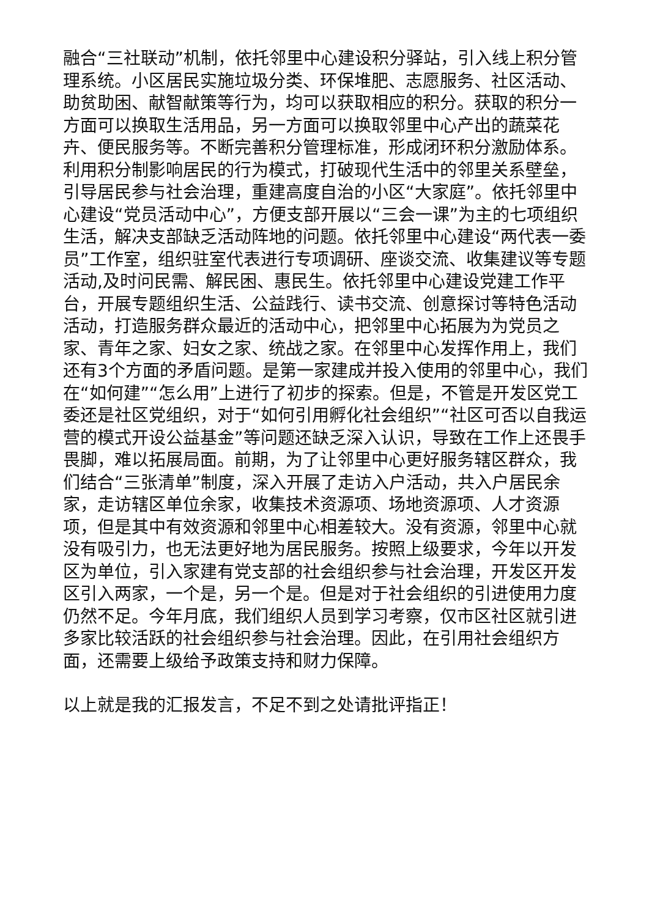融合“三社联动”机制，依托邻里中心建设积分驿站，引入线上积分管理系统。小区居民实施垃圾分类、环保堆肥、志愿服务、社区活动、助贫助困、献智献策等行为，均可以获取相应的积分。获取的积分一方面可以换取生活用品，另一方面可以换取邻里中心产出的蔬菜花卉、便民服务等。不断完善积分管理标准，形成闭环积分激励体系。利用积分制影响居民的行为模式，打破现代生活中的邻里关系壁垒，引导居民参与社会治理，重建高度自治的小区“大家庭”。依托邻里中心建设“党员活动中心”，方便支部开展以“三会一课”为主的七项组织生活，解决支部缺乏活动阵地的问题。依托邻里中心建设“两代表一委员”工作室，组织驻室代表进行专项调研、座谈交流、收集建议等专题活动,及时问民需、解民困、惠民生。依托邻里中心建设党建工作平台，开展专题组织生活、公益践行、读书交流、创意探讨等特色活动活动，打造服务群众最近的活动中心，把邻里中心拓展为为党员之家、青年之家、妇女之家、统战之家。在邻里中心发挥作用上，我们还有3个方面的矛盾问题。是第一家建成并投入使用的邻里中心，我们在“如何建”“怎么用”上进行了初步的探索。但是，不管是开发区党工委还是社区党组织，对于“如何引用孵化社会组织”“社区可否以自我运营的模式开设公益基金”等问题还缺乏深入认识，导致在工作上还畏手畏脚，难以拓展局面。前期，为了让邻里中心更好服务辖区群众，我们结合“三张清单”制度，深入开展了走访入户活动，共入户居民余家，走访辖区单位余家，收集技术资源项、场地资源项、人才资源项，但是其中有效资源和邻里中心相差较大。没有资源，邻里中心就没有吸引力，也无法更好地为居民服务。按照上级要求，今年以开发区为单位，引入家建有党支部的社会组织参与社会治理，开发区开发区引入两家，一个是，另一个是。但是对于社会组织的引进使用力度仍然不足。今年月底，我们组织人员到学习考察，仅市区社区就引进多家比较活跃的社会组织参与社会治理。因此，在引用社会组织方面，还需要上级给予政策支持和财力保障。
以上就是我的汇报发言，不足不到之处请批评指正！